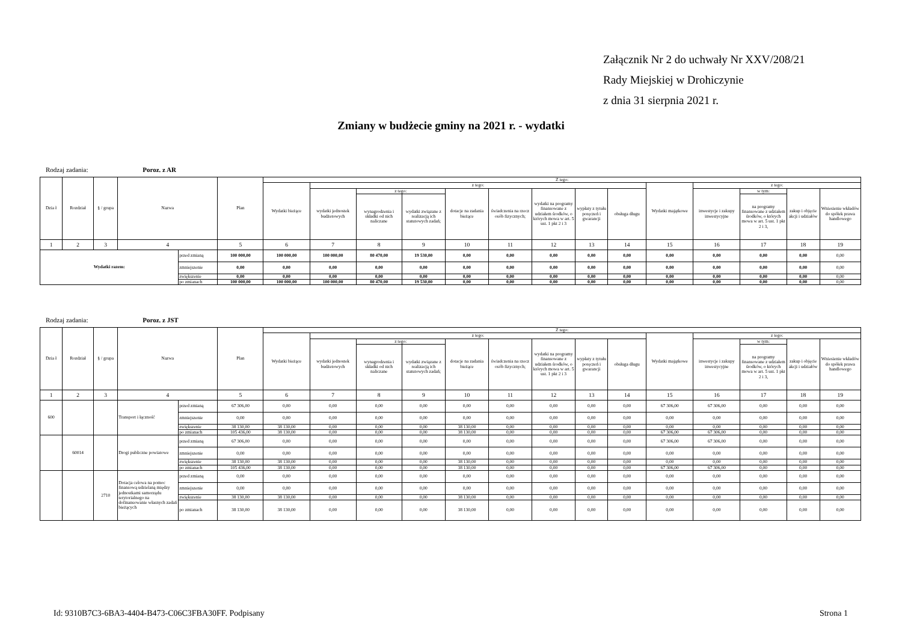Załącznik Nr 2 do uchwały Nr XXV/208/21
Rady Miejskiej w Drohiczynie
z dnia 31 sierpnia 2021 r.
Zmiany w budżecie gminy na 2021 r. - wydatki
Rodzaj zadania: Poroz. z AR
| Dzia ł | Rozdział | § / grupa | Nazwa | | Plan | Z tego: | | | | | | | | | | | | | |
| --- | --- | --- | --- | --- | --- | --- | --- | --- | --- | --- | --- | --- | --- | --- | --- | --- | --- | --- | --- |
| | | | | | | Wydatki bieżące | z tego: | | | | | | | | Wydatki majątkowe | z tego: | | | |
| | | | | | | | wydatki jednostek budżetowych | z tego: | | dotacje na zadania bieżące | świadczenia na rzecz osób fizycznych; | wydatki na programy finansowane z udziałem środków, o których mowa w art. 5 ust. 1 pkt 2 i 3 | wypłaty z tytułu poręczeń i gwarancji | obsługa długu | | inwestycje i zakupy inwestycyjne | w tym: | zakup i objęcie akcji i udziałów | Wniesienie wkładów do spółek prawa handlowego |
| | | | | | | | | wynagrodzenia i składki od nich naliczane | wydatki związane z realizacją ich statutowych zadań; | | | | | | | | na programy finansowane z udziałem środków, o których mowa w art. 5 ust. 1 pkt 2 i 3, | | |
| 1 | 2 | 3 | 4 | | 5 | 6 | 7 | 8 | 9 | 10 | 11 | 12 | 13 | 14 | 15 | 16 | 17 | 18 | 19 |
| Wydatki razem: | | | | przed zmianą | 100 000,00 | 100 000,00 | 100 000,00 | 80 470,00 | 19 530,00 | 0,00 | 0,00 | 0,00 | 0,00 | 0,00 | 0,00 | 0,00 | 0,00 | 0,00 | 0,00 |
| | | | | zmniejszenie | 0,00 | 0,00 | 0,00 | 0,00 | 0,00 | 0,00 | 0,00 | 0,00 | 0,00 | 0,00 | 0,00 | 0,00 | 0,00 | 0,00 | 0,00 |
| | | | | zwiększenie | 0,00 | 0,00 | 0,00 | 0,00 | 0,00 | 0,00 | 0,00 | 0,00 | 0,00 | 0,00 | 0,00 | 0,00 | 0,00 | 0,00 | 0,00 |
| | | | | po zmianach | 100 000,00 | 100 000,00 | 100 000,00 | 80 470,00 | 19 530,00 | 0,00 | 0,00 | 0,00 | 0,00 | 0,00 | 0,00 | 0,00 | 0,00 | 0,00 | 0,00 |
Rodzaj zadania: Poroz. z JST
| Dzia ł | Rozdział | § / grupa | Nazwa | | Plan | Z tego: | | | | | | | | | | | | | |
| --- | --- | --- | --- | --- | --- | --- | --- | --- | --- | --- | --- | --- | --- | --- | --- | --- | --- | --- | --- |
| | | | | | | Wydatki bieżące | z tego: | | | | | | | | Wydatki majątkowe | z tego: | | | |
| | | | | | | | wydatki jednostek budżetowych | z tego: | | dotacje na zadania bieżące | świadczenia na rzecz osób fizycznych; | wydatki na programy finansowane z udziałem środków, o których mowa w art. 5 ust. 1 pkt 2 i 3 | wypłaty z tytułu poręczeń i gwarancji | obsługa długu | | inwestycje i zakupy inwestycyjne | w tym: | zakup i objęcie akcji i udziałów | Wniesienie wkładów do spółek prawa handlowego |
| | | | | | | | | wynagrodzenia i składki od nich naliczane | wydatki związane z realizacją ich statutowych zadań; | | | | | | | | na programy finansowane z udziałem środków, o których mowa w art. 5 ust. 1 pkt 2 i 3, | | |
| 1 | 2 | 3 | 4 | | 5 | 6 | 7 | 8 | 9 | 10 | 11 | 12 | 13 | 14 | 15 | 16 | 17 | 18 | 19 |
| 600 | | | Transport i łączność | przed zmianą | 67 306,00 | 0,00 | 0,00 | 0,00 | 0,00 | 0,00 | 0,00 | 0,00 | 0,00 | 0,00 | 67 306,00 | 67 306,00 | 0,00 | 0,00 | 0,00 |
| | | | | zmniejszenie | 0,00 | 0,00 | 0,00 | 0,00 | 0,00 | 0,00 | 0,00 | 0,00 | 0,00 | 0,00 | 0,00 | 0,00 | 0,00 | 0,00 | 0,00 |
| | | | | zwiększenie | 38 130,00 | 38 130,00 | 0,00 | 0,00 | 0,00 | 38 130,00 | 0,00 | 0,00 | 0,00 | 0,00 | 0,00 | 0,00 | 0,00 | 0,00 | 0,00 |
| | | | | po zmianach | 105 436,00 | 38 130,00 | 0,00 | 0,00 | 0,00 | 38 130,00 | 0,00 | 0,00 | 0,00 | 0,00 | 67 306,00 | 67 306,00 | 0,00 | 0,00 | 0,00 |
| | 60014 | | Drogi publiczne powiatowe | przed zmianą | 67 306,00 | 0,00 | 0,00 | 0,00 | 0,00 | 0,00 | 0,00 | 0,00 | 0,00 | 0,00 | 67 306,00 | 67 306,00 | 0,00 | 0,00 | 0,00 |
| | | | | zmniejszenie | 0,00 | 0,00 | 0,00 | 0,00 | 0,00 | 0,00 | 0,00 | 0,00 | 0,00 | 0,00 | 0,00 | 0,00 | 0,00 | 0,00 | 0,00 |
| | | | | zwiększenie | 38 130,00 | 38 130,00 | 0,00 | 0,00 | 0,00 | 38 130,00 | 0,00 | 0,00 | 0,00 | 0,00 | 0,00 | 0,00 | 0,00 | 0,00 | 0,00 |
| | | | | po zmianach | 105 436,00 | 38 130,00 | 0,00 | 0,00 | 0,00 | 38 130,00 | 0,00 | 0,00 | 0,00 | 0,00 | 67 306,00 | 67 306,00 | 0,00 | 0,00 | 0,00 |
| | | 2710 | Dotacja celowa na pomoc finansową udzielaną między jednostkami samorządu terytorialnego na dofinansowanie własnych zadań bieżących | przed zmianą | 0,00 | 0,00 | 0,00 | 0,00 | 0,00 | 0,00 | 0,00 | 0,00 | 0,00 | 0,00 | 0,00 | 0,00 | 0,00 | 0,00 | 0,00 |
| | | | | zmniejszenie | 0,00 | 0,00 | 0,00 | 0,00 | 0,00 | 0,00 | 0,00 | 0,00 | 0,00 | 0,00 | 0,00 | 0,00 | 0,00 | 0,00 | 0,00 |
| | | | | zwiększenie | 38 130,00 | 38 130,00 | 0,00 | 0,00 | 0,00 | 38 130,00 | 0,00 | 0,00 | 0,00 | 0,00 | 0,00 | 0,00 | 0,00 | 0,00 | 0,00 |
| | | | | po zmianach | 38 130,00 | 38 130,00 | 0,00 | 0,00 | 0,00 | 38 130,00 | 0,00 | 0,00 | 0,00 | 0,00 | 0,00 | 0,00 | 0,00 | 0,00 | 0,00 |
Id: 9310B7C3-6BA3-4404-B473-C06C3FBA30FF. Podpisany Strona 1